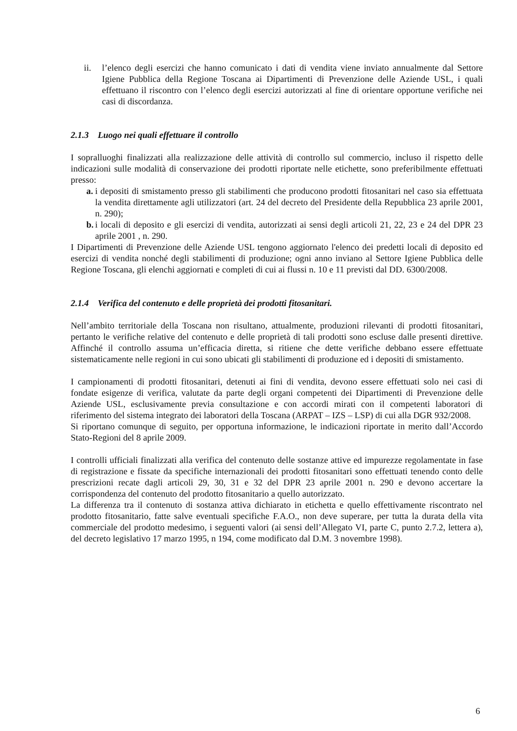ii. l’elenco degli esercizi che hanno comunicato i dati di vendita viene inviato annualmente dal Settore Igiene Pubblica della Regione Toscana ai Dipartimenti di Prevenzione delle Aziende USL, i quali effettuano il riscontro con l’elenco degli esercizi autorizzati al fine di orientare opportune verifiche nei casi di discordanza.
2.1.3 Luogo nei quali effettuare il controllo
I sopralluoghi finalizzati alla realizzazione delle attività di controllo sul commercio, incluso il rispetto delle indicazioni sulle modalità di conservazione dei prodotti riportate nelle etichette, sono preferibilmente effettuati presso:
a.
i depositi di smistamento presso gli stabilimenti che producono prodotti fitosanitari nel caso sia effettuata la vendita direttamente agli utilizzatori (art. 24 del decreto del Presidente della Repubblica 23 aprile 2001, n. 290);
b.
i locali di deposito e gli esercizi di vendita, autorizzati ai sensi degli articoli 21, 22, 23 e 24 del DPR 23 aprile 2001 , n. 290.
I Dipartimenti di Prevenzione delle Aziende USL tengono aggiornato l'elenco dei predetti locali di deposito ed esercizi di vendita nonché degli stabilimenti di produzione; ogni anno inviano al Settore Igiene Pubblica delle Regione Toscana, gli elenchi aggiornati e completi di cui ai flussi n. 10 e 11 previsti dal DD. 6300/2008.
2.1.4 Verifica del contenuto e delle proprietà dei prodotti fitosanitari.
Nell’ambito territoriale della Toscana non risultano, attualmente, produzioni rilevanti di prodotti fitosanitari, pertanto le verifiche relative del contenuto e delle proprietà di tali prodotti sono escluse dalle presenti direttive. Affinché il controllo assuma un’efficacia diretta, si ritiene che dette verifiche debbano essere effettuate sistematicamente nelle regioni in cui sono ubicati gli stabilimenti di produzione ed i depositi di smistamento.
I campionamenti di prodotti fitosanitari, detenuti ai fini di vendita, devono essere effettuati solo nei casi di fondate esigenze di verifica, valutate da parte degli organi competenti dei Dipartimenti di Prevenzione delle Aziende USL, esclusivamente previa consultazione e con accordi mirati con il competenti laboratori di riferimento del sistema integrato dei laboratori della Toscana (ARPAT – IZS – LSP) di cui alla DGR 932/2008.
Si riportano comunque di seguito, per opportuna informazione, le indicazioni riportate in merito dall’Accordo Stato-Regioni del 8 aprile 2009.
I controlli ufficiali finalizzati alla verifica del contenuto delle sostanze attive ed impurezze regolamentate in fase di registrazione e fissate da specifiche internazionali dei prodotti fitosanitari sono effettuati tenendo conto delle prescrizioni recate dagli articoli 29, 30, 31 e 32 del DPR 23 aprile 2001 n. 290 e devono accertare la corrispondenza del contenuto del prodotto fitosanitario a quello autorizzato.
La differenza tra il contenuto di sostanza attiva dichiarato in etichetta e quello effettivamente riscontrato nel prodotto fitosanitario, fatte salve eventuali specifiche F.A.O., non deve superare, per tutta la durata della vita commerciale del prodotto medesimo, i seguenti valori (ai sensi dell’Allegato VI, parte C, punto 2.7.2, lettera a), del decreto legislativo 17 marzo 1995, n 194, come modificato dal D.M. 3 novembre 1998).
6